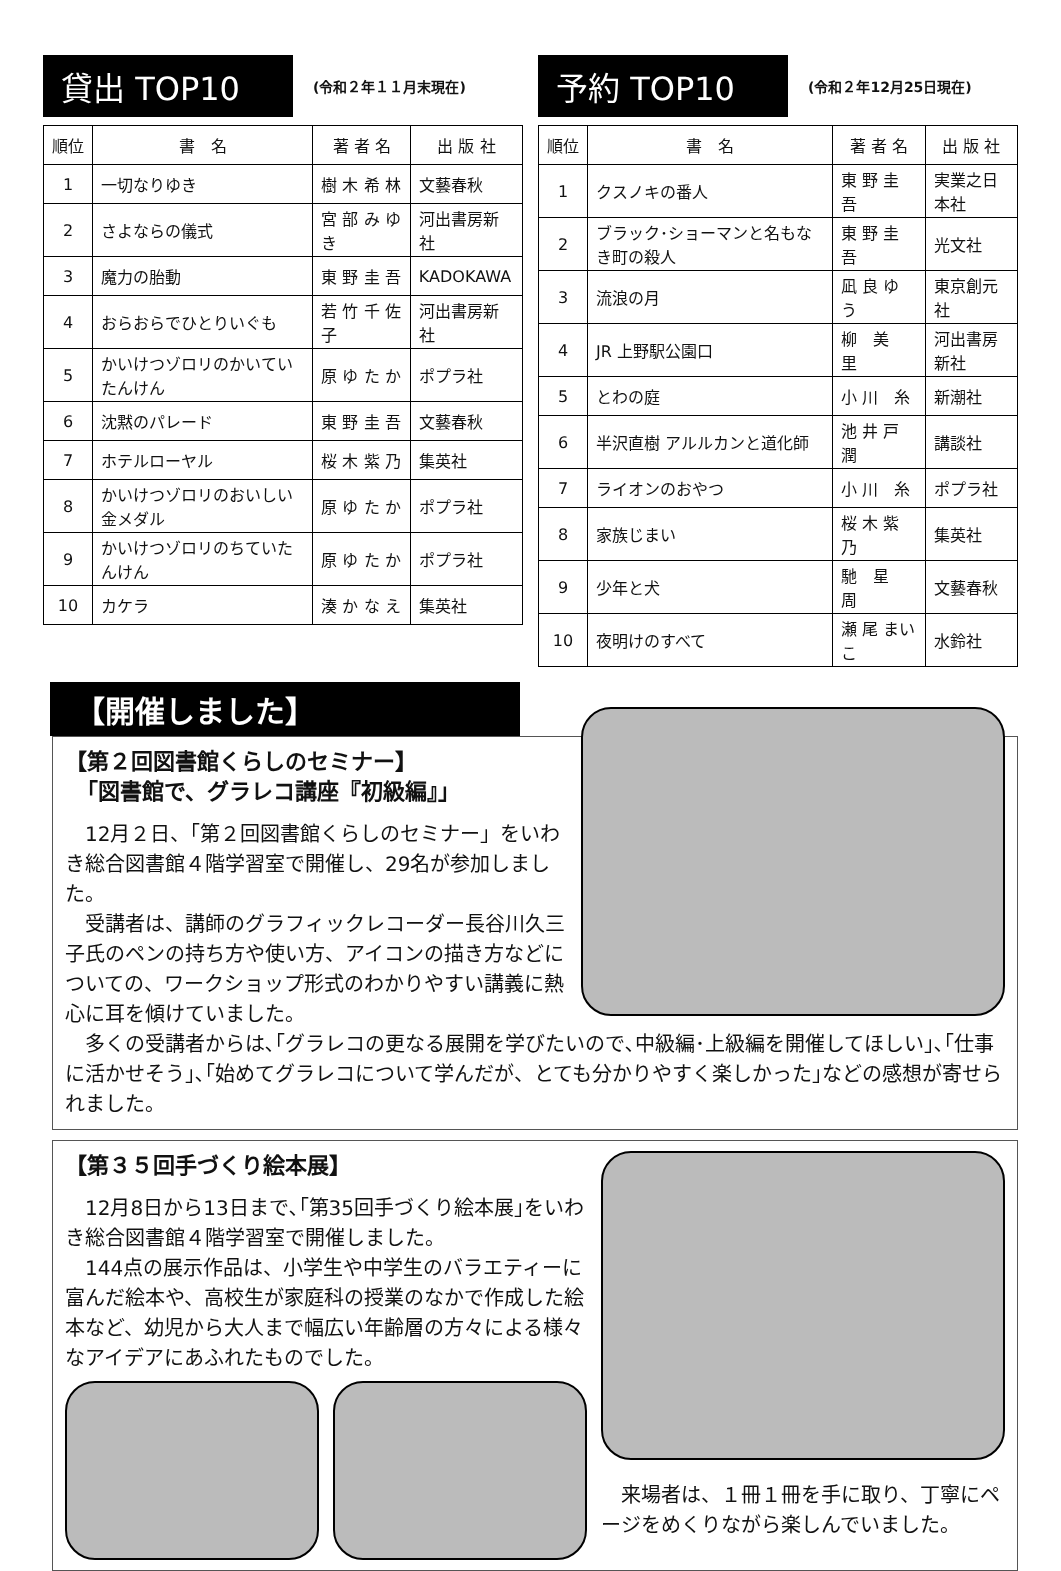貸出 TOP10
(令和２年１１月末現在)
| 順位 | 書 名 | 著 者 名 | 出 版 社 |
| --- | --- | --- | --- |
| 1 | 一切なりゆき | 樹 木 希 林 | 文藝春秋 |
| 2 | さよならの儀式 | 宮 部 み ゆ き | 河出書房新社 |
| 3 | 魔力の胎動 | 東 野 圭 吾 | KADOKAWA |
| 4 | おらおらでひとりいぐも | 若 竹 千 佐 子 | 河出書房新社 |
| 5 | かいけつゾロリのかいていたんけん | 原 ゆ た か | ポプラ社 |
| 6 | 沈黙のパレード | 東 野 圭 吾 | 文藝春秋 |
| 7 | ホテルローヤル | 桜 木 紫 乃 | 集英社 |
| 8 | かいけつゾロリのおいしい金メダル | 原 ゆ た か | ポプラ社 |
| 9 | かいけつゾロリのちていたんけん | 原 ゆ た か | ポプラ社 |
| 10 | カケラ | 湊 か な え | 集英社 |
予約 TOP10
(令和２年12月25日現在)
| 順位 | 書 名 | 著 者 名 | 出 版 社 |
| --- | --- | --- | --- |
| 1 | クスノキの番人 | 東 野 圭 吾 | 実業之日本社 |
| 2 | ブラック･ショーマンと名もなき町の殺人 | 東 野 圭 吾 | 光文社 |
| 3 | 流浪の月 | 凪 良 ゆ う | 東京創元社 |
| 4 | JR 上野駅公園口 | 柳 美 里 | 河出書房新社 |
| 5 | とわの庭 | 小 川 糸 | 新潮社 |
| 6 | 半沢直樹 アルルカンと道化師 | 池 井 戸 潤 | 講談社 |
| 7 | ライオンのおやつ | 小 川 糸 | ポプラ社 |
| 8 | 家族じまい | 桜 木 紫 乃 | 集英社 |
| 9 | 少年と犬 | 馳 星 周 | 文藝春秋 |
| 10 | 夜明けのすべて | 瀬 尾 まいこ | 水鈴社 |
【開催しました】
【第２回図書館くらしのセミナー】
　「図書館で、グラレコ講座『初級編』」
　12月２日、「第２回図書館くらしのセミナー」をいわき総合図書館４階学習室で開催し、29名が参加しました。
　受講者は、講師のグラフィックレコーダー長谷川久三子氏のペンの持ち方や使い方、アイコンの描き方などについての、ワークショップ形式のわかりやすい講義に熱心に耳を傾けていました。
　多くの受講者からは､｢グラレコの更なる展開を学びたいので､中級編･上級編を開催してほしい｣､｢仕事に活かせそう｣､｢始めてグラレコについて学んだが、とても分かりやすく楽しかった｣などの感想が寄せられました。
【第３５回手づくり絵本展】
　12月8日から13日まで､｢第35回手づくり絵本展｣をいわき総合図書館４階学習室で開催しました。
　144点の展示作品は、小学生や中学生のバラエティーに富んだ絵本や、高校生が家庭科の授業のなかで作成した絵本など、幼児から大人まで幅広い年齢層の方々による様々なアイデアにあふれたものでした。
　来場者は、１冊１冊を手に取り、丁寧にページをめくりながら楽しんでいました。